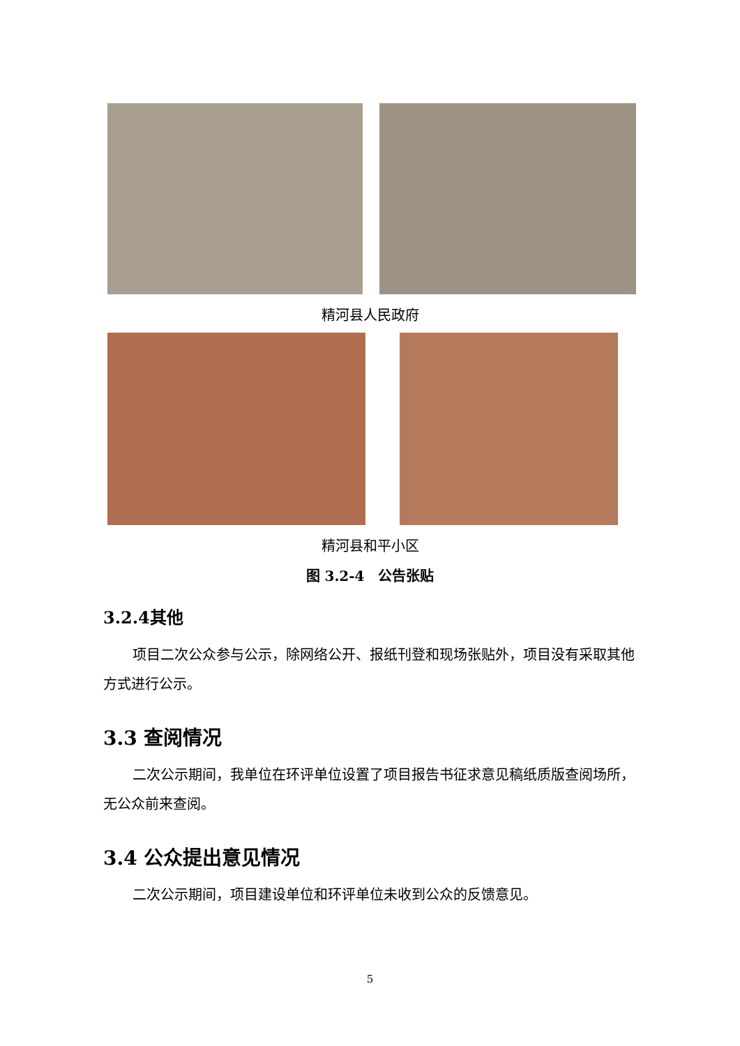精河县人民政府
精河县和平小区
图 3.2-4　公告张贴
3.2.4其他
项目二次公众参与公示，除网络公开、报纸刊登和现场张贴外，项目没有采取其他方式进行公示。
3.3 查阅情况
二次公示期间，我单位在环评单位设置了项目报告书征求意见稿纸质版查阅场所，无公众前来查阅。
3.4 公众提出意见情况
二次公示期间，项目建设单位和环评单位未收到公众的反馈意见。
5